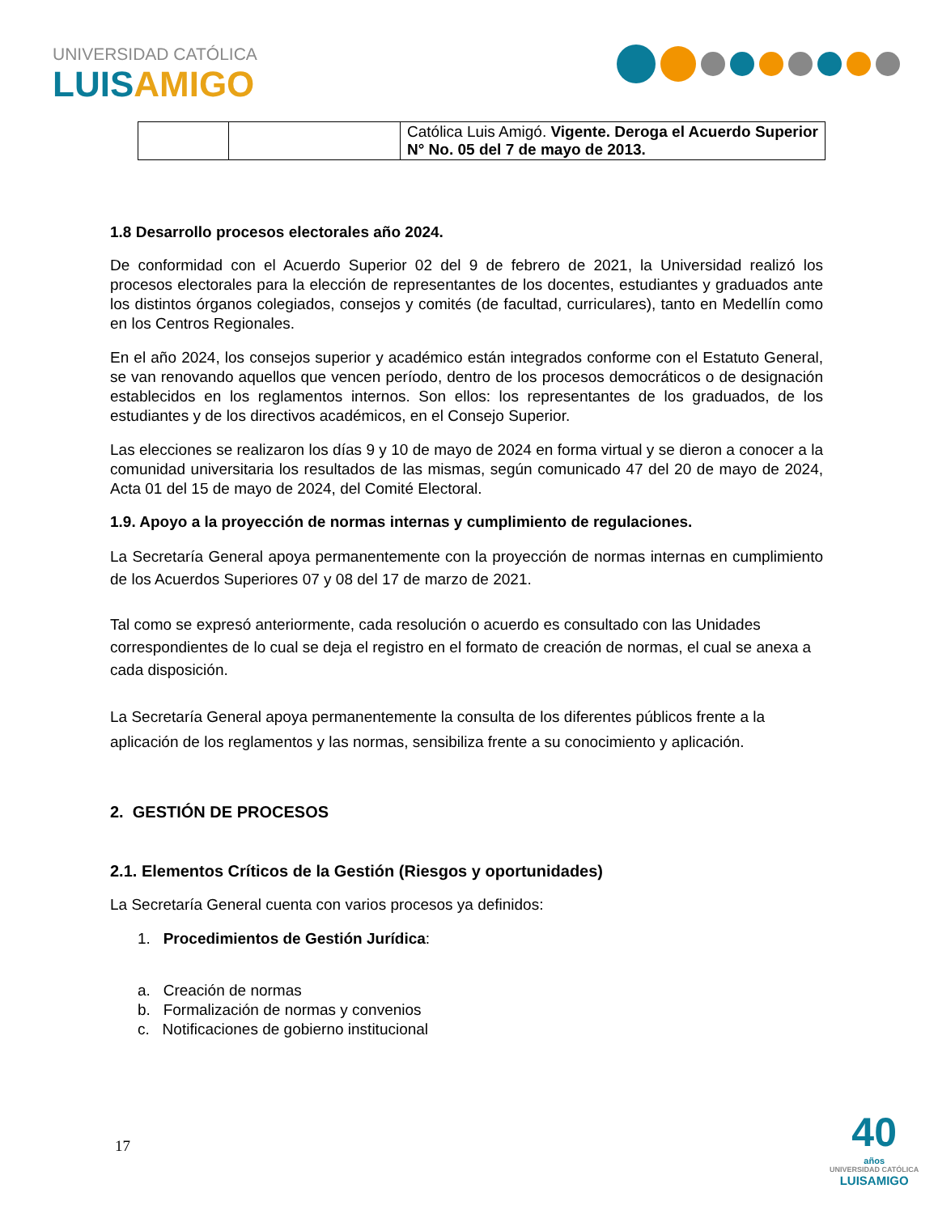UNIVERSIDAD CATÓLICA
LUISAMIGO
| | | Católica Luis Amigó. Vigente. Deroga el Acuerdo Superior N° No. 05 del 7 de mayo de 2013. |
1.8 Desarrollo procesos electorales año 2024.
De conformidad con el Acuerdo Superior 02 del 9 de febrero de 2021, la Universidad realizó los procesos electorales para la elección de representantes de los docentes, estudiantes y graduados ante los distintos órganos colegiados, consejos y comités (de facultad, curriculares), tanto en Medellín como en los Centros Regionales.
En el año 2024, los consejos superior y académico están integrados conforme con el Estatuto General, se van renovando aquellos que vencen período, dentro de los procesos democráticos o de designación establecidos en los reglamentos internos. Son ellos: los representantes de los graduados, de los estudiantes y de los directivos académicos, en el Consejo Superior.
Las elecciones se realizaron los días 9 y 10 de mayo de 2024 en forma virtual y se dieron a conocer a la comunidad universitaria los resultados de las mismas, según comunicado 47 del 20 de mayo de 2024, Acta 01 del 15 de mayo de 2024, del Comité Electoral.
1.9. Apoyo a la proyección de normas internas y cumplimiento de regulaciones.
La Secretaría General apoya permanentemente con la proyección de normas internas en cumplimiento de los Acuerdos Superiores 07 y 08 del 17 de marzo de 2021.
Tal como se expresó anteriormente, cada resolución o acuerdo es consultado con las Unidades correspondientes de lo cual se deja el registro en el formato de creación de normas, el cual se anexa a cada disposición.
La Secretaría General apoya permanentemente la consulta de los diferentes públicos frente a la aplicación de los reglamentos y las normas, sensibiliza frente a su conocimiento y aplicación.
2. GESTIÓN DE PROCESOS
2.1. Elementos Críticos de la Gestión (Riesgos y oportunidades)
La Secretaría General cuenta con varios procesos ya definidos:
1. Procedimientos de Gestión Jurídica:
a. Creación de normas
b. Formalización de normas y convenios
c. Notificaciones de gobierno institucional
17
40
años
UNIVERSIDAD CATÓLICA
LUISAMIGO